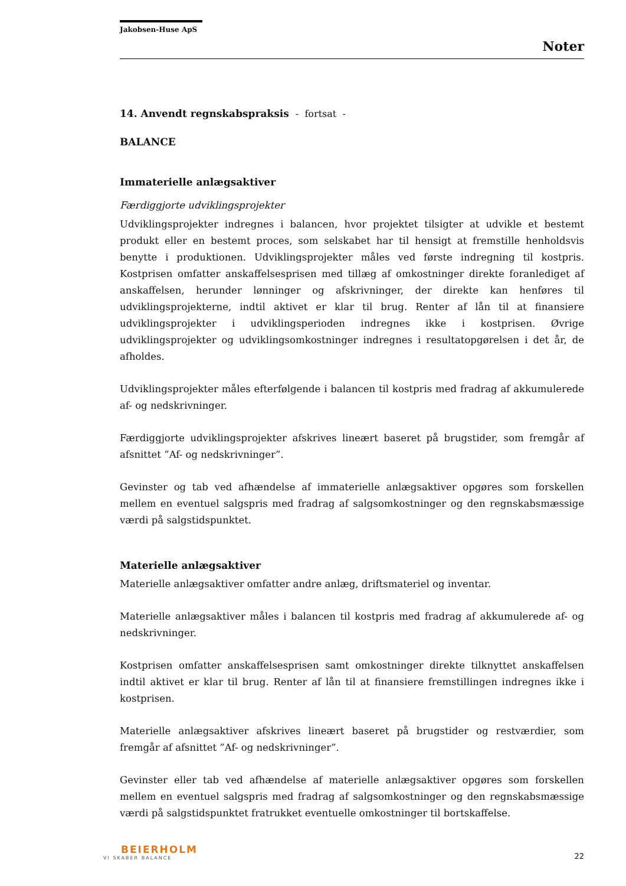Jakobsen-Huse ApS
Noter
14. Anvendt regnskabspraksis - fortsat -
BALANCE
Immaterielle anlægsaktiver
Færdiggjorte udviklingsprojekter
Udviklingsprojekter indregnes i balancen, hvor projektet tilsigter at udvikle et bestemt produkt eller en bestemt proces, som selskabet har til hensigt at fremstille henholdsvis benytte i produktionen. Udviklingsprojekter måles ved første indregning til kostpris. Kostprisen omfatter anskaffelsesprisen med tillæg af omkostninger direkte foranlediget af anskaffelsen, herunder lønninger og afskrivninger, der direkte kan henføres til udviklingsprojekterne, indtil aktivet er klar til brug. Renter af lån til at finansiere udviklingsprojekter i udviklingsperioden indregnes ikke i kostprisen. Øvrige udviklingsprojekter og udviklingsomkostninger indregnes i resultatopgørelsen i det år, de afholdes.
Udviklingsprojekter måles efterfølgende i balancen til kostpris med fradrag af akkumulerede af- og nedskrivninger.
Færdiggjorte udviklingsprojekter afskrives lineært baseret på brugstider, som fremgår af afsnittet ”Af- og nedskrivninger”.
Gevinster og tab ved afhændelse af immaterielle anlægsaktiver opgøres som forskellen mellem en eventuel salgspris med fradrag af salgsomkostninger og den regnskabsmæssige værdi på salgstidspunktet.
Materielle anlægsaktiver
Materielle anlægsaktiver omfatter andre anlæg, driftsmateriel og inventar.
Materielle anlægsaktiver måles i balancen til kostpris med fradrag af akkumulerede af- og nedskrivninger.
Kostprisen omfatter anskaffelsesprisen samt omkostninger direkte tilknyttet anskaffelsen indtil aktivet er klar til brug. Renter af lån til at finansiere fremstillingen indregnes ikke i kostprisen.
Materielle anlægsaktiver afskrives lineært baseret på brugstider og restværdier, som fremgår af afsnittet ”Af- og nedskrivninger”.
Gevinster eller tab ved afhændelse af materielle anlægsaktiver opgøres som forskellen mellem en eventuel salgspris med fradrag af salgsomkostninger og den regnskabsmæssige værdi på salgstidspunktet fratrukket eventuelle omkostninger til bortskaffelse.
BEIERHOLM
VI SKABER BALANCE
22